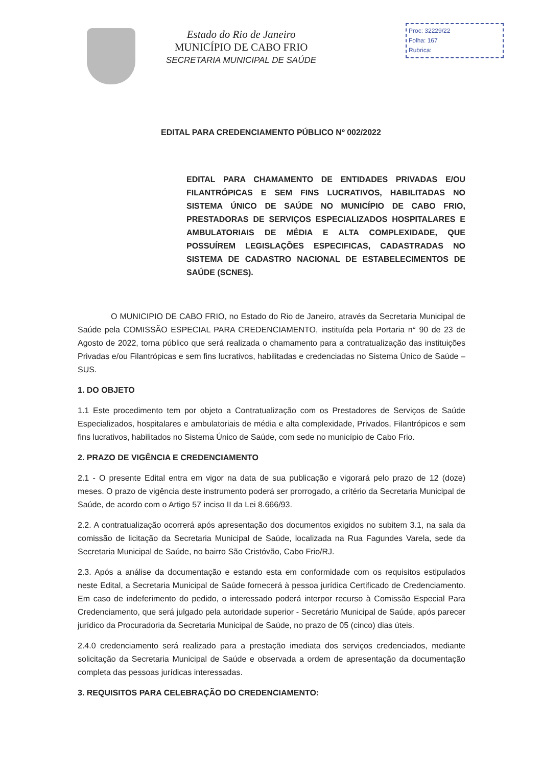Estado do Rio de Janeiro
MUNICÍPIO DE CABO FRIO
SECRETARIA MUNICIPAL DE SAÚDE
Proc: 32229/22
Folha: 167
Rubrica:
EDITAL PARA CREDENCIAMENTO PÚBLICO Nº 002/2022
EDITAL PARA CHAMAMENTO DE ENTIDADES PRIVADAS E/OU FILANTRÓPICAS E SEM FINS LUCRATIVOS, HABILITADAS NO SISTEMA ÚNICO DE SAÚDE NO MUNICÍPIO DE CABO FRIO, PRESTADORAS DE SERVIÇOS ESPECIALIZADOS HOSPITALARES E AMBULATORIAIS DE MÉDIA E ALTA COMPLEXIDADE, QUE POSSUÍREM LEGISLAÇÕES ESPECIFICAS, CADASTRADAS NO SISTEMA DE CADASTRO NACIONAL DE ESTABELECIMENTOS DE SAÚDE (SCNES).
O MUNICIPIO DE CABO FRIO, no Estado do Rio de Janeiro, através da Secretaria Municipal de Saúde pela COMISSÃO ESPECIAL PARA CREDENCIAMENTO, instituída pela Portaria n° 90 de 23 de Agosto de 2022, torna público que será realizada o chamamento para a contratualização das instituições Privadas e/ou Filantrópicas e sem fins lucrativos, habilitadas e credenciadas no Sistema Único de Saúde – SUS.
1. DO OBJETO
1.1 Este procedimento tem por objeto a Contratualização com os Prestadores de Serviços de Saúde Especializados, hospitalares e ambulatoriais de média e alta complexidade, Privados, Filantrópicos e sem fins lucrativos, habilitados no Sistema Único de Saúde, com sede no município de Cabo Frio.
2. PRAZO DE VIGÊNCIA E CREDENCIAMENTO
2.1 - O presente Edital entra em vigor na data de sua publicação e vigorará pelo prazo de 12 (doze) meses. O prazo de vigência deste instrumento poderá ser prorrogado, a critério da Secretaria Municipal de Saúde, de acordo com o Artigo 57 inciso II da Lei 8.666/93.
2.2. A contratualização ocorrerá após apresentação dos documentos exigidos no subitem 3.1, na sala da comissão de licitação da Secretaria Municipal de Saúde, localizada na Rua Fagundes Varela, sede da Secretaria Municipal de Saúde, no bairro São Cristóvão, Cabo Frio/RJ.
2.3. Após a análise da documentação e estando esta em conformidade com os requisitos estipulados neste Edital, a Secretaria Municipal de Saúde fornecerá à pessoa jurídica Certificado de Credenciamento. Em caso de indeferimento do pedido, o interessado poderá interpor recurso à Comissão Especial Para Credenciamento, que será julgado pela autoridade superior - Secretário Municipal de Saúde, após parecer jurídico da Procuradoria da Secretaria Municipal de Saúde, no prazo de 05 (cinco) dias úteis.
2.4.0 credenciamento será realizado para a prestação imediata dos serviços credenciados, mediante solicitação da Secretaria Municipal de Saúde e observada a ordem de apresentação da documentação completa das pessoas jurídicas interessadas.
3. REQUISITOS PARA CELEBRAÇÃO DO CREDENCIAMENTO: